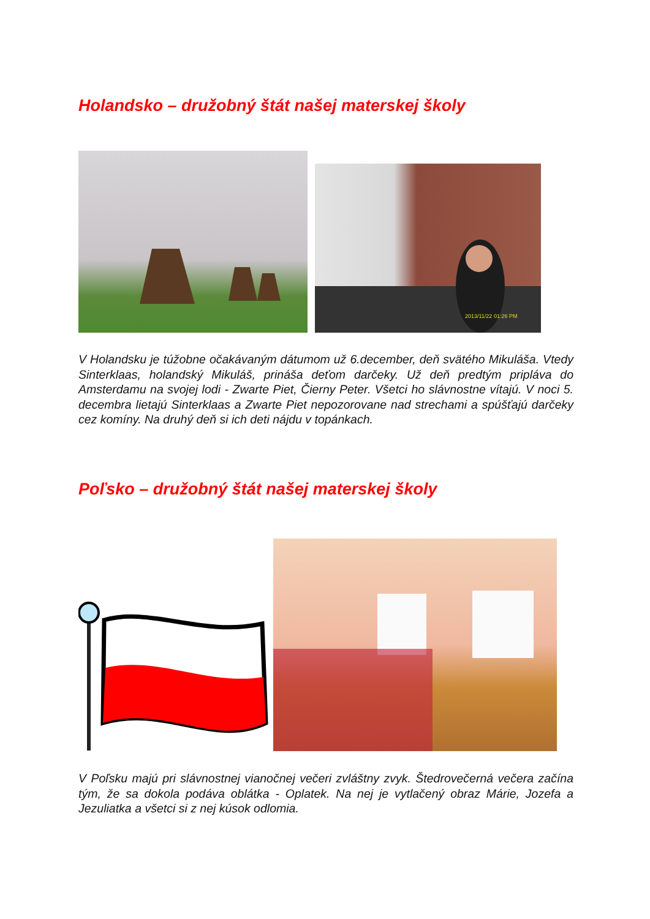Holandsko – družobný štát našej materskej školy
2013/11/22 01:26 PM
V Holandsku je túžobne očakávaným dátumom už 6.december, deň svätého Mikuláša. Vtedy Sinterklaas, holandský Mikuláš, prináša deťom darčeky. Už deň predtým pripláva do Amsterdamu na svojej lodi - Zwarte Piet, Čierny Peter. Všetci ho slávnostne vítajú. V noci 5. decembra lietajú Sinterklaas a Zwarte Piet nepozorovane nad strechami a spúšťajú darčeky cez komíny. Na druhý deň si ich deti nájdu v topánkach.
Poľsko – družobný štát našej materskej školy
V Poľsku majú pri slávnostnej vianočnej večeri zvláštny zvyk. Štedrovečerná večera začína tým, že sa dokola podáva oblátka - Oplatek. Na nej je vytlačený obraz Márie, Jozefa a Jezuliatka a všetci si z nej kúsok odlomia.